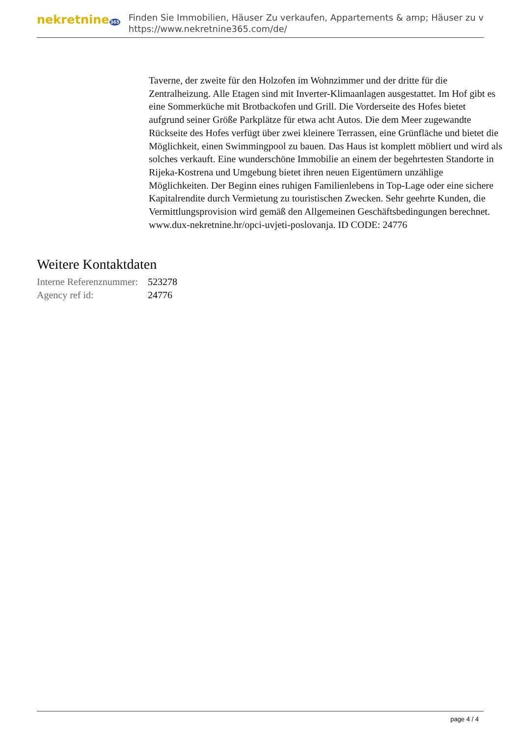nekretnine365
Finden Sie Immobilien, Häuser Zu verkaufen, Appartements & amp; Häuser zu v
https://www.nekretnine365.com/de/
Taverne, der zweite für den Holzofen im Wohnzimmer und der dritte für die Zentralheizung. Alle Etagen sind mit Inverter-Klimaanlagen ausgestattet. Im Hof gibt es eine Sommerküche mit Brotbackofen und Grill. Die Vorderseite des Hofes bietet aufgrund seiner Größe Parkplätze für etwa acht Autos. Die dem Meer zugewandte Rückseite des Hofes verfügt über zwei kleinere Terrassen, eine Grünfläche und bietet die Möglichkeit, einen Swimmingpool zu bauen. Das Haus ist komplett möbliert und wird als solches verkauft. Eine wunderschöne Immobilie an einem der begehrtesten Standorte in Rijeka-Kostrena und Umgebung bietet ihren neuen Eigentümern unzählige Möglichkeiten. Der Beginn eines ruhigen Familienlebens in Top-Lage oder eine sichere Kapitalrendite durch Vermietung zu touristischen Zwecken. Sehr geehrte Kunden, die Vermittlungsprovision wird gemäß den Allgemeinen Geschäftsbedingungen berechnet. www.dux-nekretnine.hr/opci-uvjeti-poslovanja. ID CODE: 24776
Weitere Kontaktdaten
| Interne Referenznummer: | 523278 |
| Agency ref id: | 24776 |
page 4 / 4